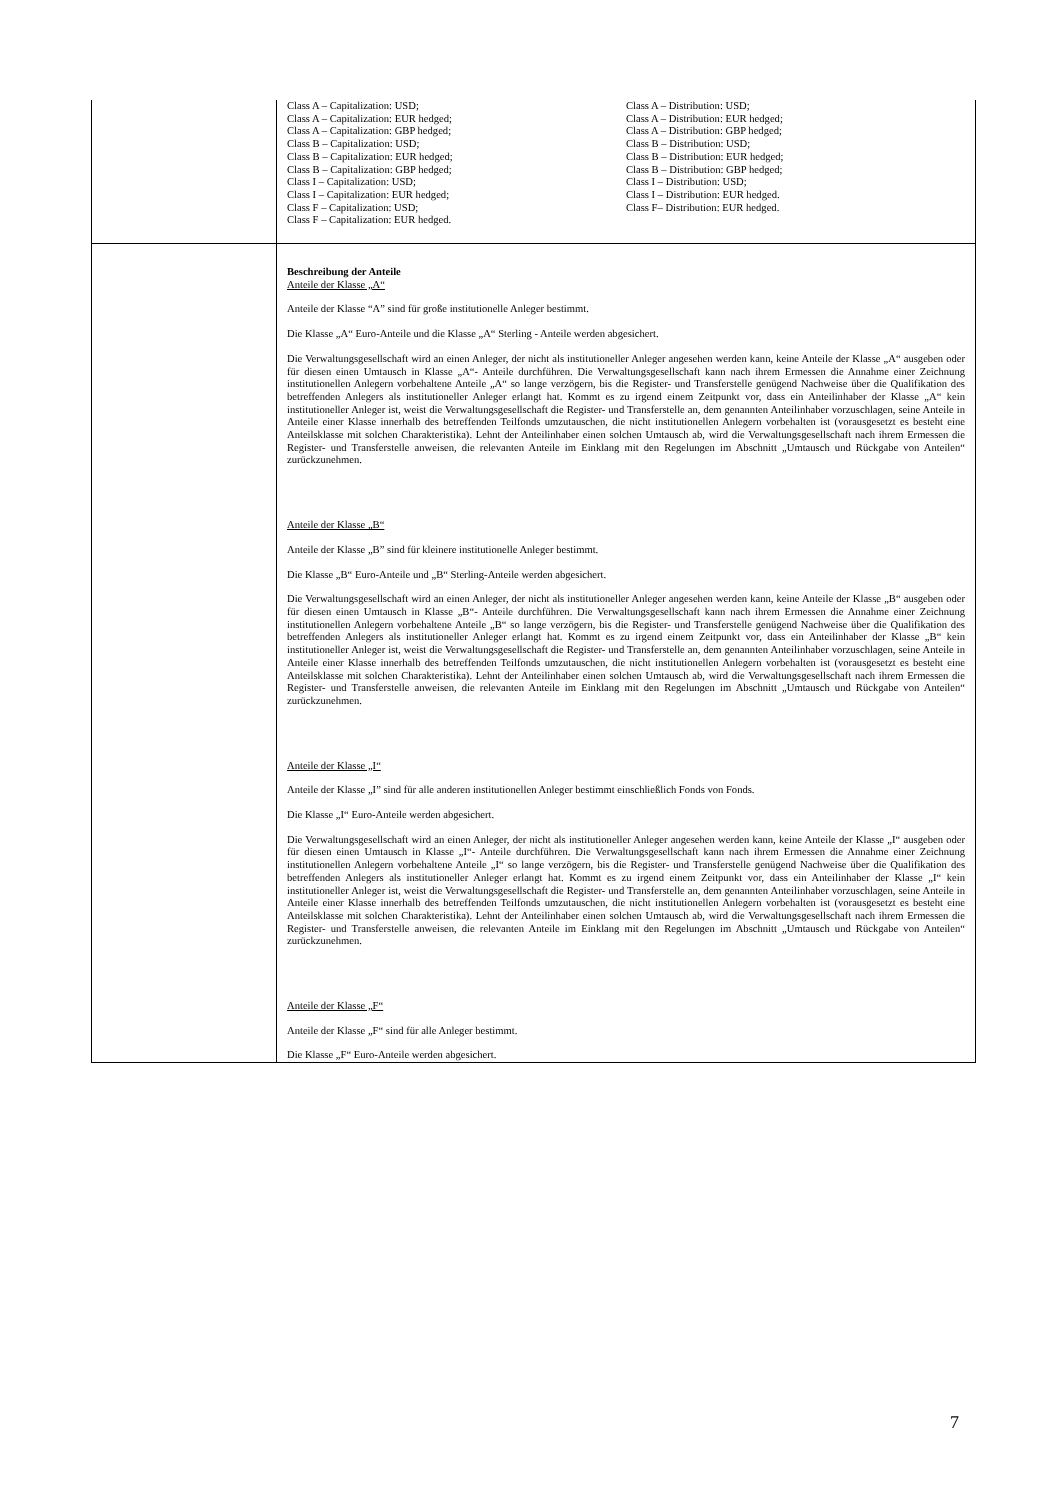| | Class A – Capitalization: USD; Class A – Capitalization: EUR hedged; Class A – Capitalization: GBP hedged; Class B – Capitalization: USD; Class B – Capitalization: EUR hedged; Class B – Capitalization: GBP hedged; Class I – Capitalization: USD; Class I – Capitalization: EUR hedged; Class F – Capitalization: USD; Class F – Capitalization: EUR hedged. Class A – Distribution: USD; Class A – Distribution: EUR hedged; Class A – Distribution: GBP hedged; Class B – Distribution: USD; Class B – Distribution: EUR hedged; Class B – Distribution: GBP hedged; Class I – Distribution: USD; Class I – Distribution: EUR hedged. Class F– Distribution: EUR hedged. |
| | Beschreibung der Anteile Anteile der Klasse „A“ Anteile der Klasse “A” sind für große institutionelle Anleger bestimmt. Die Klasse „A“ Euro-Anteile und die Klasse „A“ Sterling - Anteile werden abgesichert. Die Verwaltungsgesellschaft wird an einen Anleger, der nicht als institutioneller Anleger angesehen werden kann, keine Anteile der Klasse „A“ ausgeben oder für diesen einen Umtausch in Klasse „A“- Anteile durchführen. Die Verwaltungsgesellschaft kann nach ihrem Ermessen die Annahme einer Zeichnung institutionellen Anlegern vorbehaltene Anteile „A“ so lange verzögern, bis die Register- und Transferstelle genügend Nachweise über die Qualifikation des betreffenden Anlegers als institutioneller Anleger erlangt hat. Kommt es zu irgend einem Zeitpunkt vor, dass ein Anteilinhaber der Klasse „A“ kein institutioneller Anleger ist, weist die Verwaltungsgesellschaft die Register- und Transferstelle an, dem genannten Anteilinhaber vorzuschlagen, seine Anteile in Anteile einer Klasse innerhalb des betreffenden Teilfonds umzutauschen, die nicht institutionellen Anlegern vorbehalten ist (vorausgesetzt es besteht eine Anteilsklasse mit solchen Charakteristika). Lehnt der Anteilinhaber einen solchen Umtausch ab, wird die Verwaltungsgesellschaft nach ihrem Ermessen die Register- und Transferstelle anweisen, die relevanten Anteile im Einklang mit den Regelungen im Abschnitt „Umtausch und Rückgabe von Anteilen“ zurückzunehmen. Anteile der Klasse „B“ Anteile der Klasse „B” sind für kleinere institutionelle Anleger bestimmt. Die Klasse „B“ Euro-Anteile und „B“ Sterling-Anteile werden abgesichert. Die Verwaltungsgesellschaft wird an einen Anleger, der nicht als institutioneller Anleger angesehen werden kann, keine Anteile der Klasse „B“ ausgeben oder für diesen einen Umtausch in Klasse „B“- Anteile durchführen. Die Verwaltungsgesellschaft kann nach ihrem Ermessen die Annahme einer Zeichnung institutionellen Anlegern vorbehaltene Anteile „B“ so lange verzögern, bis die Register- und Transferstelle genügend Nachweise über die Qualifikation des betreffenden Anlegers als institutioneller Anleger erlangt hat. Kommt es zu irgend einem Zeitpunkt vor, dass ein Anteilinhaber der Klasse „B“ kein institutioneller Anleger ist, weist die Verwaltungsgesellschaft die Register- und Transferstelle an, dem genannten Anteilinhaber vorzuschlagen, seine Anteile in Anteile einer Klasse innerhalb des betreffenden Teilfonds umzutauschen, die nicht institutionellen Anlegern vorbehalten ist (vorausgesetzt es besteht eine Anteilsklasse mit solchen Charakteristika). Lehnt der Anteilinhaber einen solchen Umtausch ab, wird die Verwaltungsgesellschaft nach ihrem Ermessen die Register- und Transferstelle anweisen, die relevanten Anteile im Einklang mit den Regelungen im Abschnitt „Umtausch und Rückgabe von Anteilen“ zurückzunehmen. Anteile der Klasse „I“ Anteile der Klasse „I” sind für alle anderen institutionellen Anleger bestimmt einschließlich Fonds von Fonds. Die Klasse „I“ Euro-Anteile werden abgesichert. Die Verwaltungsgesellschaft wird an einen Anleger, der nicht als institutioneller Anleger angesehen werden kann, keine Anteile der Klasse „I“ ausgeben oder für diesen einen Umtausch in Klasse „I“- Anteile durchführen. Die Verwaltungsgesellschaft kann nach ihrem Ermessen die Annahme einer Zeichnung institutionellen Anlegern vorbehaltene Anteile „I“ so lange verzögern, bis die Register- und Transferstelle genügend Nachweise über die Qualifikation des betreffenden Anlegers als institutioneller Anleger erlangt hat. Kommt es zu irgend einem Zeitpunkt vor, dass ein Anteilinhaber der Klasse „I“ kein institutioneller Anleger ist, weist die Verwaltungsgesellschaft die Register- und Transferstelle an, dem genannten Anteilinhaber vorzuschlagen, seine Anteile in Anteile einer Klasse innerhalb des betreffenden Teilfonds umzutauschen, die nicht institutionellen Anlegern vorbehalten ist (vorausgesetzt es besteht eine Anteilsklasse mit solchen Charakteristika). Lehnt der Anteilinhaber einen solchen Umtausch ab, wird die Verwaltungsgesellschaft nach ihrem Ermessen die Register- und Transferstelle anweisen, die relevanten Anteile im Einklang mit den Regelungen im Abschnitt „Umtausch und Rückgabe von Anteilen“ zurückzunehmen. Anteile der Klasse „F“ Anteile der Klasse „F“ sind für alle Anleger bestimmt. Die Klasse „F“ Euro-Anteile werden abgesichert. |
7